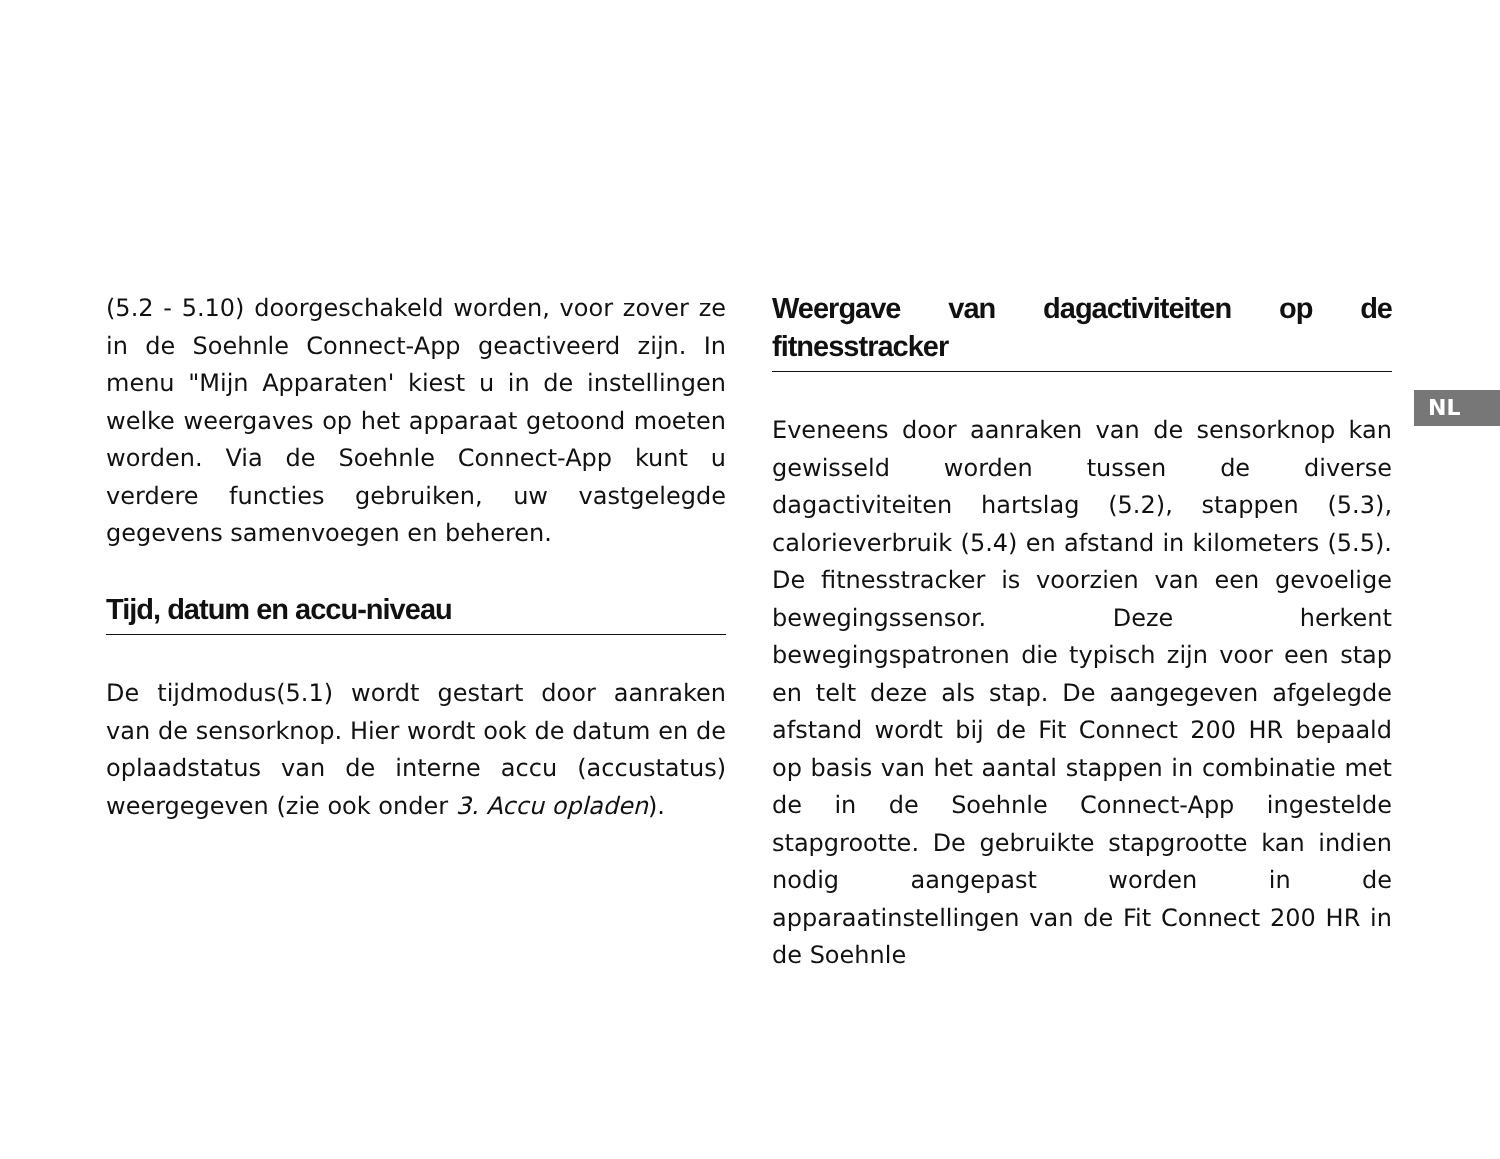(5.2 - 5.10) doorgeschakeld worden, voor zover ze in de Soehnle Connect-App geactiveerd zijn. In menu "Mijn Apparaten' kiest u in de instellingen welke weergaves op het apparaat getoond moeten worden. Via de Soehnle Connect-App kunt u verdere functies gebruiken, uw vastgelegde gegevens samenvoegen en beheren.
Tijd, datum en accu-niveau
De tijdmodus(5.1) wordt gestart door aanraken van de sensorknop. Hier wordt ook de datum en de oplaadstatus van de interne accu (accustatus) weergegeven (zie ook onder 3. Accu opladen).
Weergave van dagactiviteiten op de fitnesstracker
Eveneens door aanraken van de sensorknop kan gewisseld worden tussen de diverse dagactiviteiten hartslag (5.2), stappen (5.3), calorieverbruik (5.4) en afstand in kilometers (5.5). De fitnesstracker is voorzien van een gevoelige bewegingssensor. Deze herkent bewegingspatronen die typisch zijn voor een stap en telt deze als stap. De aangegeven afgelegde afstand wordt bij de Fit Connect 200 HR bepaald op basis van het aantal stappen in combinatie met de in de Soehnle Connect-App ingestelde stapgrootte. De gebruikte stapgrootte kan indien nodig aangepast worden in de apparaatinstellingen van de Fit Connect 200 HR in de Soehnle
NL